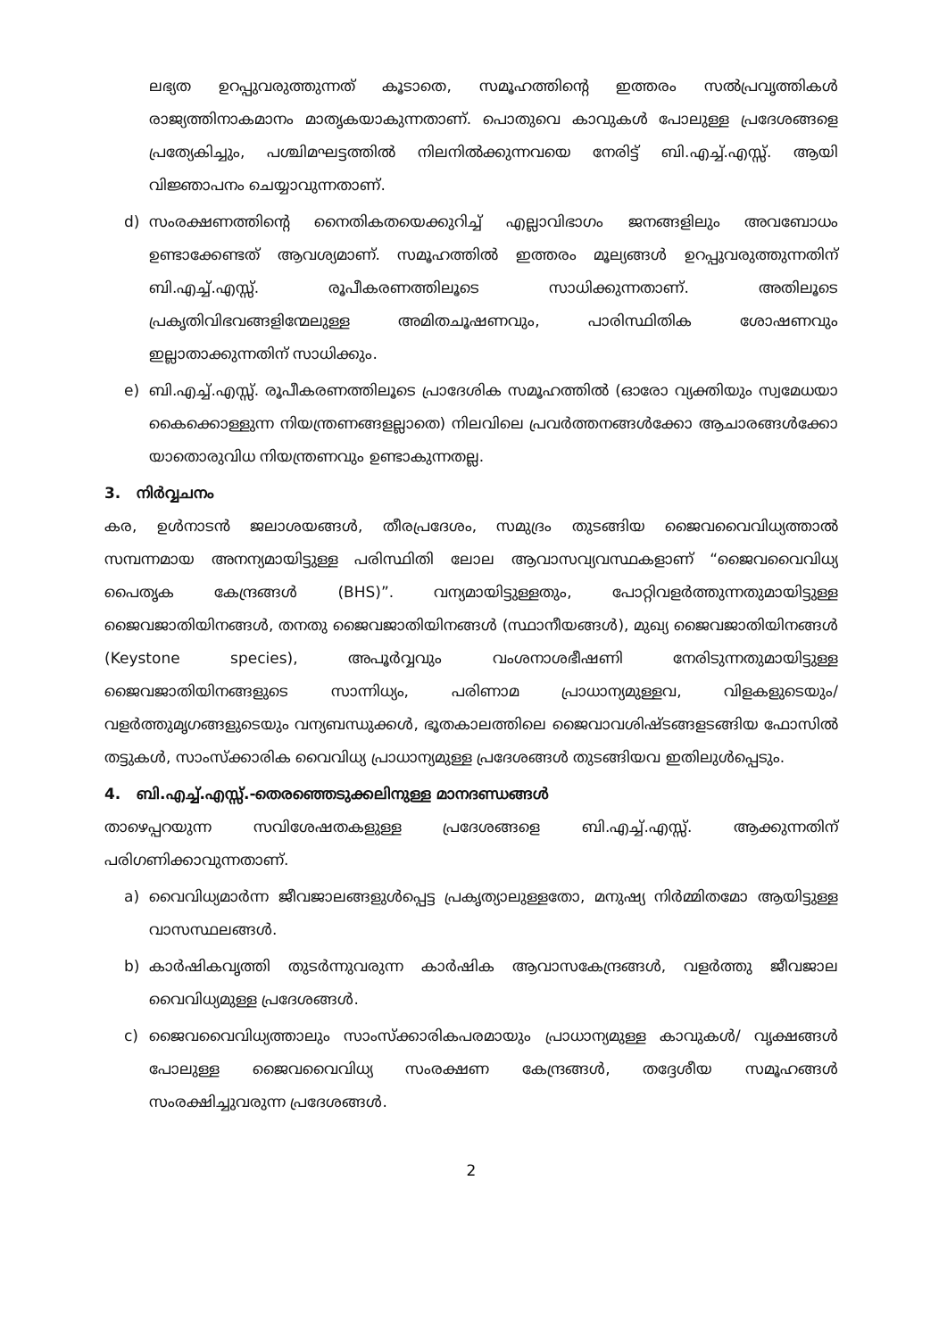ലഭ്യത ഉറപ്പുവരുത്തുന്നത് കൂടാതെ, സമൂഹത്തിന്റെ ഇത്തരം സൽപ്രവൃത്തികൾ രാജ്യത്തിനാകമാനം മാതൃകയാകുന്നതാണ്. പൊതുവെ കാവുകൾ പോലുള്ള പ്രദേശങ്ങളെ പ്രത്യേകിച്ചും, പശ്ചിമഘട്ടത്തിൽ നിലനിൽക്കുന്നവയെ നേരിട്ട് ബി.എച്ച്.എസ്സ്. ആയി വിജ്ഞാപനം ചെയ്യാവുന്നതാണ്.
d) സംരക്ഷണത്തിന്റെ നൈതികതയെക്കുറിച്ച് എല്ലാവിഭാഗം ജനങ്ങളിലും അവബോധം ഉണ്ടാക്കേണ്ടത് ആവശ്യമാണ്. സമൂഹത്തിൽ ഇത്തരം മൂല്യങ്ങൾ ഉറപ്പുവരുത്തുന്നതിന് ബി.എച്ച്.എസ്സ്. രൂപീകരണത്തിലൂടെ സാധിക്കുന്നതാണ്. അതിലൂടെ പ്രകൃതിവിഭവങ്ങളിന്മേലുള്ള അമിതചൂഷണവും, പാരിസ്ഥിതിക ശോഷണവും ഇല്ലാതാക്കുന്നതിന് സാധിക്കും.
e) ബി.എച്ച്.എസ്സ്. രൂപീകരണത്തിലൂടെ പ്രാദേശിക സമൂഹത്തിൽ (ഓരോ വ്യക്തിയും സ്വമേധയാ കൈക്കൊള്ളുന്ന നിയന്ത്രണങ്ങളല്ലാതെ) നിലവിലെ പ്രവർത്തനങ്ങൾക്കോ ആചാരങ്ങൾക്കോ യാതൊരുവിധ നിയന്ത്രണവും ഉണ്ടാകുന്നതല്ല.
3. നിർവ്വചനം
കര, ഉൾനാടൻ ജലാശയങ്ങൾ, തീരപ്രദേശം, സമുദ്രം തുടങ്ങിയ ജൈവവൈവിധ്യത്താൽ സമ്പന്നമായ അനന്യമായിട്ടുള്ള പരിസ്ഥിതി ലോല ആവാസവ്യവസ്ഥകളാണ് “ജൈവവൈവിധ്യ പൈതൃക കേന്ദ്രങ്ങൾ (BHS)”. വന്യമായിട്ടുള്ളതും, പോറ്റിവളർത്തുന്നതുമായിട്ടുള്ള ജൈവജാതിയിനങ്ങൾ, തനതു ജൈവജാതിയിനങ്ങൾ (സ്ഥാനീയങ്ങൾ), മുഖ്യ ജൈവജാതിയിനങ്ങൾ (Keystone species), അപൂർവ്വവും വംശനാശഭീഷണി നേരിടുന്നതുമായിട്ടുള്ള ജൈവജാതിയിനങ്ങളുടെ സാന്നിധ്യം, പരിണാമ പ്രാധാന്യമുള്ളവ, വിളകളുടെയും/ വളർത്തുമൃഗങ്ങളുടെയും വന്യബന്ധുക്കൾ, ഭൂതകാലത്തിലെ ജൈവാവശിഷ്ടങ്ങളടങ്ങിയ ഫോസിൽ തട്ടുകൾ, സാംസ്ക്കാരിക വൈവിധ്യ പ്രാധാന്യമുള്ള പ്രദേശങ്ങൾ തുടങ്ങിയവ ഇതിലുൾപ്പെടും.
4. ബി.എച്ച്.എസ്സ്.-തെരഞ്ഞെടുക്കലിനുള്ള മാനദണ്ഡങ്ങൾ
താഴെപ്പറയുന്ന സവിശേഷതകളുള്ള പ്രദേശങ്ങളെ ബി.എച്ച്.എസ്സ്. ആക്കുന്നതിന് പരിഗണിക്കാവുന്നതാണ്.
a) വൈവിധ്യമാർന്ന ജീവജാലങ്ങളുൾപ്പെട്ട പ്രകൃത്യാലുള്ളതോ, മനുഷ്യ നിർമ്മിതമോ ആയിട്ടുള്ള വാസസ്ഥലങ്ങൾ.
b) കാർഷികവൃത്തി തുടർന്നുവരുന്ന കാർഷിക ആവാസകേന്ദ്രങ്ങൾ, വളർത്തു ജീവജാല വൈവിധ്യമുള്ള പ്രദേശങ്ങൾ.
c) ജൈവവൈവിധ്യത്താലും സാംസ്ക്കാരികപരമായും പ്രാധാന്യമുള്ള കാവുകൾ/ വൃക്ഷങ്ങൾ പോലുള്ള ജൈവവൈവിധ്യ സംരക്ഷണ കേന്ദ്രങ്ങൾ, തദ്ദേശീയ സമൂഹങ്ങൾ സംരക്ഷിച്ചുവരുന്ന പ്രദേശങ്ങൾ.
2